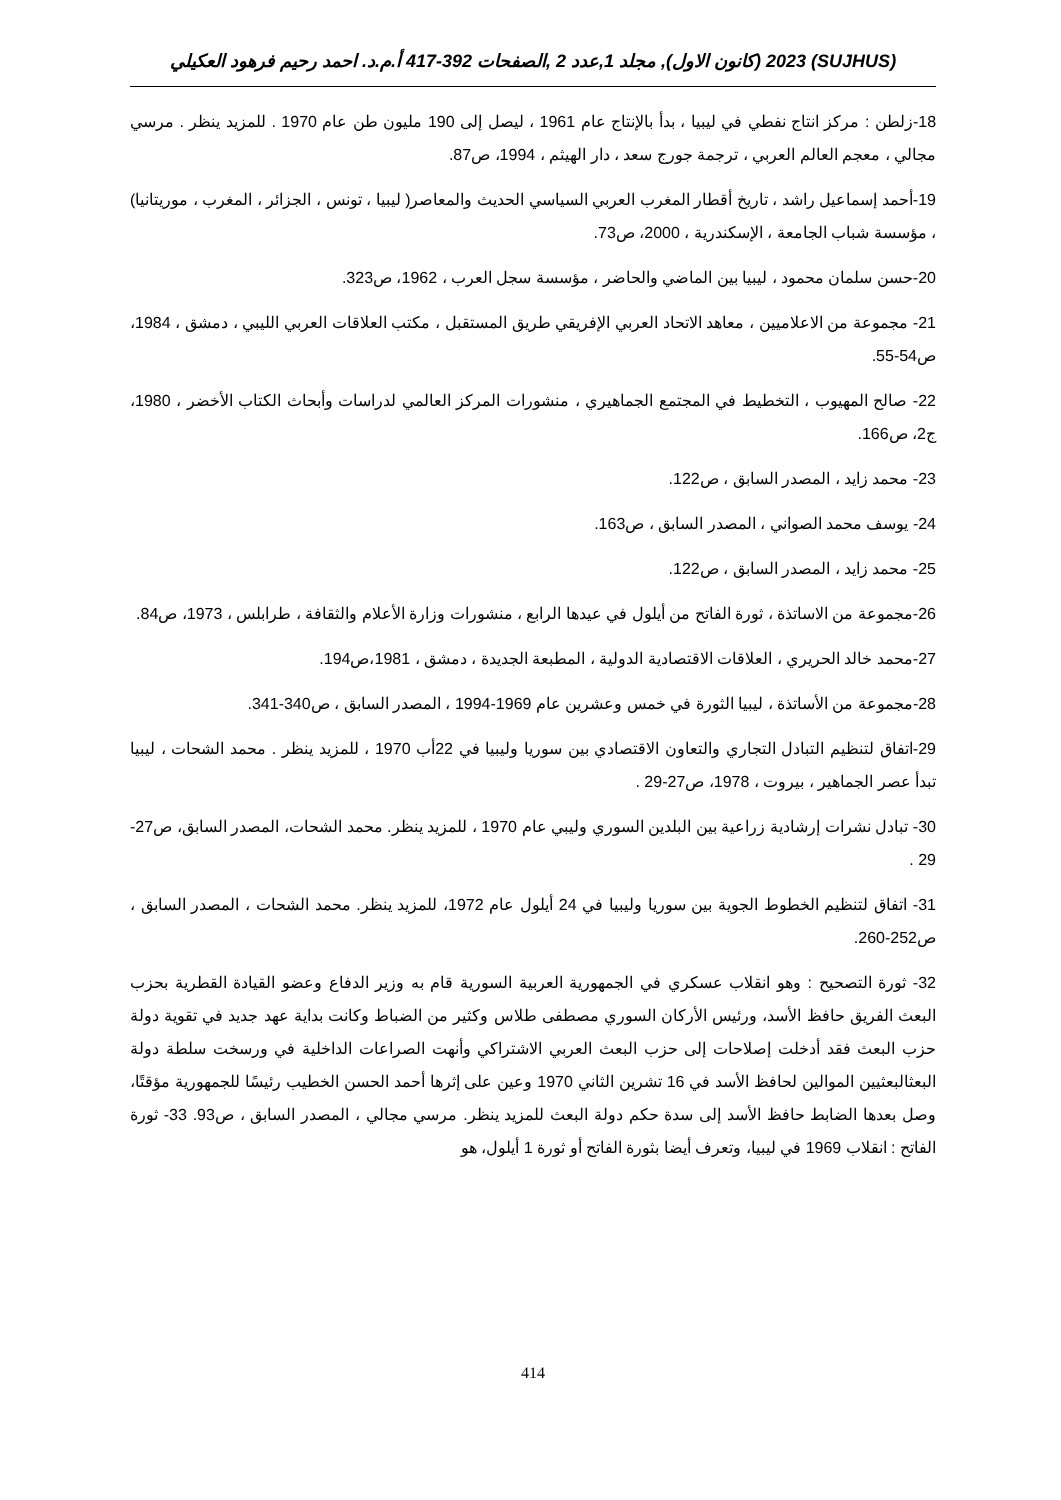(SUJHUS) 2023 (كانون الاول), مجلد 1,عدد 2 ,الصفحات 392-417 أ.م.د. احمد رحيم فرهود العكيلي
18-زلطن : مركز انتاج نفطي في ليبيا ، بدأ بالإنتاج عام 1961 ، ليصل إلى 190 مليون طن عام 1970 . للمزيد ينظر . مرسي مجالي ، معجم العالم العربي ، ترجمة جورج سعد ، دار الهيثم ، 1994، ص87.
19-أحمد إسماعيل راشد ، تاريخ أقطار المغرب العربي السياسي الحديث والمعاصر( ليبيا ، تونس ، الجزائر ، المغرب ، موريتانيا) ، مؤسسة شباب الجامعة ، الإسكندرية ، 2000، ص73.
20-حسن سلمان محمود ، ليبيا بين الماضي والحاضر ، مؤسسة سجل العرب ، 1962، ص323.
21- مجموعة من الاعلاميين ، معاهد الاتحاد العربي الإفريقي طريق المستقبل ، مكتب العلاقات العربي الليبي ، دمشق ، 1984، ص54-55.
22- صالح المهيوب ، التخطيط في المجتمع الجماهيري ، منشورات المركز العالمي لدراسات وأبحاث الكتاب الأخضر ، 1980، ج2، ص166.
23- محمد زايد ، المصدر السابق ، ص122.
24- يوسف محمد الصواني ، المصدر السابق ، ص163.
25- محمد زايد ، المصدر السابق ، ص122.
26-مجموعة من الاساتذة ، ثورة الفاتح من أيلول في عيدها الرابع ، منشورات وزارة الأعلام والثقافة ، طرابلس ، 1973، ص84.
27-محمد خالد الحريري ، العلاقات الاقتصادية الدولية ، المطبعة الجديدة ، دمشق ، 1981،ص194.
28-مجموعة من الأساتذة ، ليبيا الثورة في خمس وعشرين عام 1969-1994 ، المصدر السابق ، ص340-341.
29-اتفاق لتنظيم التبادل التجاري والتعاون الاقتصادي بين سوريا وليبيا في 22أب 1970 ، للمزيد ينظر . محمد الشحات ، ليبيا تبدأ عصر الجماهير ، بيروت ، 1978، ص27-29 .
30- تبادل نشرات إرشادية زراعية بين البلدين السوري وليبي عام 1970 ، للمزيد ينظر. محمد الشحات، المصدر السابق، ص27-29 .
31- اتفاق لتنظيم الخطوط الجوية بين سوريا وليبيا في 24 أيلول عام 1972، للمزيد ينظر. محمد الشحات ، المصدر السابق ، ص252-260.
32- ثورة التصحيح : وهو انقلاب عسكري في الجمهورية العربية السورية قام به وزير الدفاع وعضو القيادة القطرية بحزب البعث الفريق حافظ الأسد، ورئيس الأركان السوري مصطفى طلاس وكثير من الضباط وكانت بداية عهد جديد في تقوية دولة حزب البعث فقد أدخلت إصلاحات إلى حزب البعث العربي الاشتراكي وأنهت الصراعات الداخلية في ورسخت سلطة دولة البعثالبعثيين الموالين لحافظ الأسد في 16 تشرين الثاني 1970 وعين على إثرها أحمد الحسن الخطيب رئيسًا للجمهورية مؤقتًا، وصل بعدها الضابط حافظ الأسد إلى سدة حكم دولة البعث للمزيد ينظر. مرسي مجالي ، المصدر السابق ، ص93. 33- ثورة الفاتح : انقلاب 1969 في ليبيا، وتعرف أيضا بثورة الفاتح أو ثورة 1 أيلول، هو
414